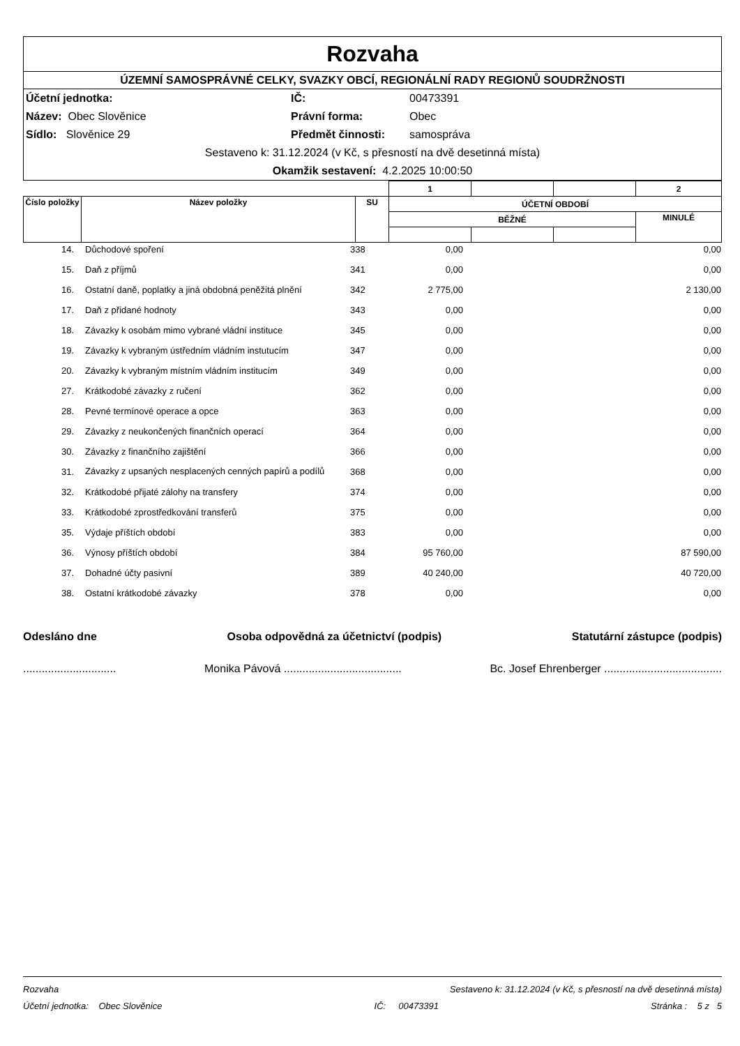Rozvaha
ÚZEMNÍ SAMOSPRÁVNÉ CELKY, SVAZKY OBCÍ, REGIONÁLNÍ RADY REGIONŮ SOUDRŽNOSTI
Účetní jednotka: IČ: 00473391 Název: Obec Slověnice Právní forma: Obec Sídlo: Slověnice 29 Předmět činnosti: samospráva
Sestaveno k: 31.12.2024 (v Kč, s přesností na dvě desetinná místa)
Okamžik sestavení: 4.2.2025 10:00:50
| | | | 1 | | | 2 |
| Číslo položky | Název položky | SU | ÚČETNÍ OBDOBÍ | | | |
| | | | BĚŽNÉ | | | MINULÉ |
| 14. | Důchodové spoření | 338 | 0,00 | | 0,00 |
| 15. | Daň z příjmů | 341 | 0,00 | | 0,00 |
| 16. | Ostatní daně, poplatky a jiná obdobná peněžitá plnění | 342 | 2 775,00 | | 2 130,00 |
| 17. | Daň z přidané hodnoty | 343 | 0,00 | | 0,00 |
| 18. | Závazky k osobám mimo vybrané vládní instituce | 345 | 0,00 | | 0,00 |
| 19. | Závazky k vybraným ústředním vládním instutucím | 347 | 0,00 | | 0,00 |
| 20. | Závazky k vybraným místním vládním institucím | 349 | 0,00 | | 0,00 |
| 27. | Krátkodobé závazky z ručení | 362 | 0,00 | | 0,00 |
| 28. | Pevné termínové operace a opce | 363 | 0,00 | | 0,00 |
| 29. | Závazky z neukončených finančních operací | 364 | 0,00 | | 0,00 |
| 30. | Závazky z finančního zajištění | 366 | 0,00 | | 0,00 |
| 31. | Závazky z upsaných nesplacených cenných papírů a podílů | 368 | 0,00 | | 0,00 |
| 32. | Krátkodobé přijaté zálohy na transfery | 374 | 0,00 | | 0,00 |
| 33. | Krátkodobé zprostředkování transferů | 375 | 0,00 | | 0,00 |
| 35. | Výdaje příštích období | 383 | 0,00 | | 0,00 |
| 36. | Výnosy příštích období | 384 | 95 760,00 | | 87 590,00 |
| 37. | Dohadné účty pasivní | 389 | 40 240,00 | | 40 720,00 |
| 38. | Ostatní krátkodobé závazky | 378 | 0,00 | | 0,00 |
Odesláno dne Osoba odpovědná za účetnictví (podpis) Statutární zástupce (podpis)
.............................. Monika Pávová ...................................... Bc. Josef Ehrenberger ......................................
Rozvaha Sestaveno k: 31.12.2024 (v Kč, s přesností na dvě desetinná místa)
Účetní jednotka: Obec Slověnice IČ: 00473391 Stránka : 5 z 5